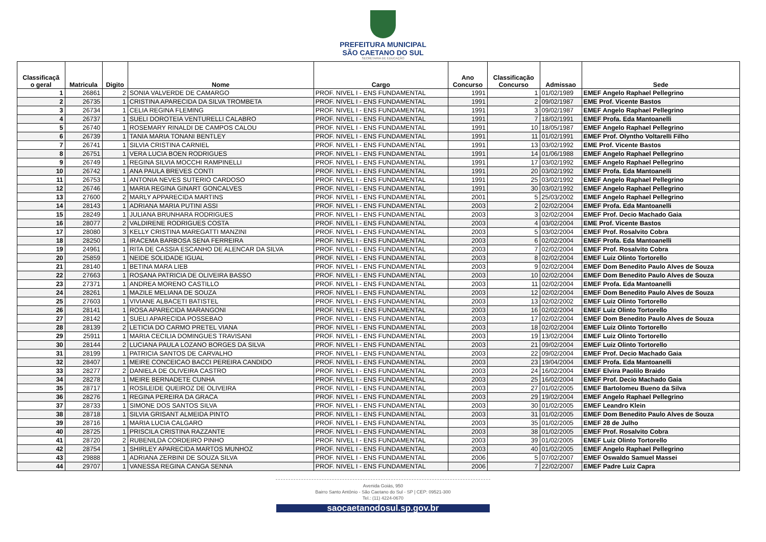PREFEITURA MUNICIPAL
SÃO CAETANO DO SUL
SECRETARIA DE EDUCAÇÃO
| Classificaçã o geral | Matricula | Digito | Nome | Cargo | Ano Concurso | Classificação Concurso | Admissao | Sede |
| --- | --- | --- | --- | --- | --- | --- | --- | --- |
| 1 | 26861 | 2 | SONIA VALVERDE DE CAMARGO | PROF. NIVEL I - ENS FUNDAMENTAL | 1991 | 1 | 01/02/1989 | EMEF Angelo Raphael Pellegrino |
| 2 | 26735 | 1 | CRISTINA APARECIDA DA SILVA TROMBETA | PROF. NIVEL I - ENS FUNDAMENTAL | 1991 | 2 | 09/02/1987 | EME Prof. Vicente Bastos |
| 3 | 26734 | 1 | CELIA REGINA FLEMING | PROF. NIVEL I - ENS FUNDAMENTAL | 1991 | 3 | 09/02/1987 | EMEF Angelo Raphael Pellegrino |
| 4 | 26737 | 1 | SUELI DOROTEIA VENTURELLI CALABRO | PROF. NIVEL I - ENS FUNDAMENTAL | 1991 | 7 | 18/02/1991 | EMEF Profa. Eda Mantoanelli |
| 5 | 26740 | 1 | ROSEMARY RINALDI DE CAMPOS CALOU | PROF. NIVEL I - ENS FUNDAMENTAL | 1991 | 10 | 18/05/1987 | EMEF Angelo Raphael Pellegrino |
| 6 | 26739 | 1 | TANIA MARIA TONANI BENTLEY | PROF. NIVEL I - ENS FUNDAMENTAL | 1991 | 11 | 01/02/1991 | EMEF Prof. Olyntho Voltarelli Filho |
| 7 | 26741 | 1 | SILVIA CRISTINA CARNIEL | PROF. NIVEL I - ENS FUNDAMENTAL | 1991 | 13 | 03/02/1992 | EME Prof. Vicente Bastos |
| 8 | 26751 | 1 | VERA LUCIA BOEN RODRIGUES | PROF. NIVEL I - ENS FUNDAMENTAL | 1991 | 14 | 01/06/1988 | EMEF Angelo Raphael Pellegrino |
| 9 | 26749 | 1 | REGINA SILVIA MOCCHI RAMPINELLI | PROF. NIVEL I - ENS FUNDAMENTAL | 1991 | 17 | 03/02/1992 | EMEF Angelo Raphael Pellegrino |
| 10 | 26742 | 1 | ANA PAULA BREVES CONTI | PROF. NIVEL I - ENS FUNDAMENTAL | 1991 | 20 | 03/02/1992 | EMEF Profa. Eda Mantoanelli |
| 11 | 26753 | 1 | ANTONIA NEVES SUTERIO CARDOSO | PROF. NIVEL I - ENS FUNDAMENTAL | 1991 | 25 | 03/02/1992 | EMEF Angelo Raphael Pellegrino |
| 12 | 26746 | 1 | MARIA REGINA GINART GONCALVES | PROF. NIVEL I - ENS FUNDAMENTAL | 1991 | 30 | 03/02/1992 | EMEF Angelo Raphael Pellegrino |
| 13 | 27600 | 2 | MARLY APPARECIDA MARTINS | PROF. NIVEL I - ENS FUNDAMENTAL | 2001 | 5 | 25/03/2002 | EMEF Angelo Raphael Pellegrino |
| 14 | 28143 | 1 | ADRIANA MARIA PUTINI ASSI | PROF. NIVEL I - ENS FUNDAMENTAL | 2003 | 2 | 02/02/2004 | EMEF Profa. Eda Mantoanelli |
| 15 | 28249 | 1 | JULIANA BRUNHARA RODRIGUES | PROF. NIVEL I - ENS FUNDAMENTAL | 2003 | 3 | 02/02/2004 | EMEF Prof. Decio Machado Gaia |
| 16 | 28077 | 2 | VALDIRENE RODRIGUES COSTA | PROF. NIVEL I - ENS FUNDAMENTAL | 2003 | 4 | 03/02/2004 | EME Prof. Vicente Bastos |
| 17 | 28080 | 3 | KELLY CRISTINA MAREGATTI MANZINI | PROF. NIVEL I - ENS FUNDAMENTAL | 2003 | 5 | 03/02/2004 | EMEF Prof. Rosalvito Cobra |
| 18 | 28250 | 1 | IRACEMA BARBOSA SENA FERREIRA | PROF. NIVEL I - ENS FUNDAMENTAL | 2003 | 6 | 02/02/2004 | EMEF Profa. Eda Mantoanelli |
| 19 | 24961 | 1 | RITA DE CASSIA ESCANHO DE ALENCAR DA SILVA | PROF. NIVEL I - ENS FUNDAMENTAL | 2003 | 7 | 02/02/2004 | EMEF Prof. Rosalvito Cobra |
| 20 | 25859 | 1 | NEIDE SOLIDADE IGUAL | PROF. NIVEL I - ENS FUNDAMENTAL | 2003 | 8 | 02/02/2004 | EMEF Luiz Olinto Tortorello |
| 21 | 28140 | 1 | BETINA MARA LIEB | PROF. NIVEL I - ENS FUNDAMENTAL | 2003 | 9 | 02/02/2004 | EMEF Dom Benedito Paulo Alves de Souza |
| 22 | 27663 | 1 | ROSANA PATRICIA DE OLIVEIRA BASSO | PROF. NIVEL I - ENS FUNDAMENTAL | 2003 | 10 | 02/02/2004 | EMEF Dom Benedito Paulo Alves de Souza |
| 23 | 27371 | 1 | ANDREA MORENO CASTILLO | PROF. NIVEL I - ENS FUNDAMENTAL | 2003 | 11 | 02/02/2004 | EMEF Profa. Eda Mantoanelli |
| 24 | 28261 | 1 | MAZILE MELIANA DE SOUZA | PROF. NIVEL I - ENS FUNDAMENTAL | 2003 | 12 | 02/02/2004 | EMEF Dom Benedito Paulo Alves de Souza |
| 25 | 27603 | 1 | VIVIANE ALBACETI BATISTEL | PROF. NIVEL I - ENS FUNDAMENTAL | 2003 | 13 | 02/02/2002 | EMEF Luiz Olinto Tortorello |
| 26 | 28141 | 1 | ROSA APARECIDA MARANGONI | PROF. NIVEL I - ENS FUNDAMENTAL | 2003 | 16 | 02/02/2004 | EMEF Luiz Olinto Tortorello |
| 27 | 28142 | 1 | SUELI APARECIDA POSSEBAO | PROF. NIVEL I - ENS FUNDAMENTAL | 2003 | 17 | 02/02/2004 | EMEF Dom Benedito Paulo Alves de Souza |
| 28 | 28139 | 2 | LETICIA DO CARMO PRETEL VIANA | PROF. NIVEL I - ENS FUNDAMENTAL | 2003 | 18 | 02/02/2004 | EMEF Luiz Olinto Tortorello |
| 29 | 25911 | 1 | MARIA CECILIA DOMINGUES TRAVISANI | PROF. NIVEL I - ENS FUNDAMENTAL | 2003 | 19 | 13/02/2004 | EMEF Luiz Olinto Tortorello |
| 30 | 28144 | 2 | LUCIANA PAULA LOZANO BORGES DA SILVA | PROF. NIVEL I - ENS FUNDAMENTAL | 2003 | 21 | 09/02/2004 | EMEF Luiz Olinto Tortorello |
| 31 | 28199 | 1 | PATRICIA SANTOS DE CARVALHO | PROF. NIVEL I - ENS FUNDAMENTAL | 2003 | 22 | 09/02/2004 | EMEF Prof. Decio Machado Gaia |
| 32 | 28407 | 1 | MEIRE CONCEICAO BACCI PEREIRA CANDIDO | PROF. NIVEL I - ENS FUNDAMENTAL | 2003 | 23 | 19/04/2004 | EMEF Profa. Eda Mantoanelli |
| 33 | 28277 | 2 | DANIELA DE OLIVEIRA CASTRO | PROF. NIVEL I - ENS FUNDAMENTAL | 2003 | 24 | 16/02/2004 | EMEF Elvira Paolilo Braido |
| 34 | 28278 | 1 | MEIRE BERNADETE CUNHA | PROF. NIVEL I - ENS FUNDAMENTAL | 2003 | 25 | 16/02/2004 | EMEF Prof. Decio Machado Gaia |
| 35 | 28717 | 1 | ROSILEIDE QUEIROZ DE OLIVEIRA | PROF. NIVEL I - ENS FUNDAMENTAL | 2003 | 27 | 01/02/2005 | EMEF Bartolomeu Bueno da Silva |
| 36 | 28276 | 1 | REGINA PEREIRA DA GRACA | PROF. NIVEL I - ENS FUNDAMENTAL | 2003 | 29 | 19/02/2004 | EMEF Angelo Raphael Pellegrino |
| 37 | 28733 | 1 | SIMONE DOS SANTOS SILVA | PROF. NIVEL I - ENS FUNDAMENTAL | 2003 | 30 | 01/02/2005 | EMEF Leandro Klein |
| 38 | 28718 | 1 | SILVIA GRISANT ALMEIDA PINTO | PROF. NIVEL I - ENS FUNDAMENTAL | 2003 | 31 | 01/02/2005 | EMEF Dom Benedito Paulo Alves de Souza |
| 39 | 28716 | 1 | MARIA LUCIA CALGARO | PROF. NIVEL I - ENS FUNDAMENTAL | 2003 | 35 | 01/02/2005 | EMEF 28 de Julho |
| 40 | 28725 | 1 | PRISCILA CRISTINA RAZZANTE | PROF. NIVEL I - ENS FUNDAMENTAL | 2003 | 38 | 01/02/2005 | EMEF Prof. Rosalvito Cobra |
| 41 | 28720 | 2 | RUBENILDA CORDEIRO PINHO | PROF. NIVEL I - ENS FUNDAMENTAL | 2003 | 39 | 01/02/2005 | EMEF Luiz Olinto Tortorello |
| 42 | 28754 | 1 | SHIRLEY APARECIDA MARTOS MUNHOZ | PROF. NIVEL I - ENS FUNDAMENTAL | 2003 | 40 | 01/02/2005 | EMEF Angelo Raphael Pellegrino |
| 43 | 29888 | 1 | ADRIANA ZERBINI DE SOUZA SILVA | PROF. NIVEL I - ENS FUNDAMENTAL | 2006 | 5 | 07/02/2007 | EMEF Oswaldo Samuel Massei |
| 44 | 29707 | 1 | VANESSA REGINA CANGA SENNA | PROF. NIVEL I - ENS FUNDAMENTAL | 2006 | 7 | 22/02/2007 | EMEF Padre Luiz Capra |
Avenida Goiás, 950
Bairro Santo Antônio - São Caetano do Sul - SP | CEP: 09521-300
Tel.: (11) 4224-0670
saocaetanodosul.sp.gov.br